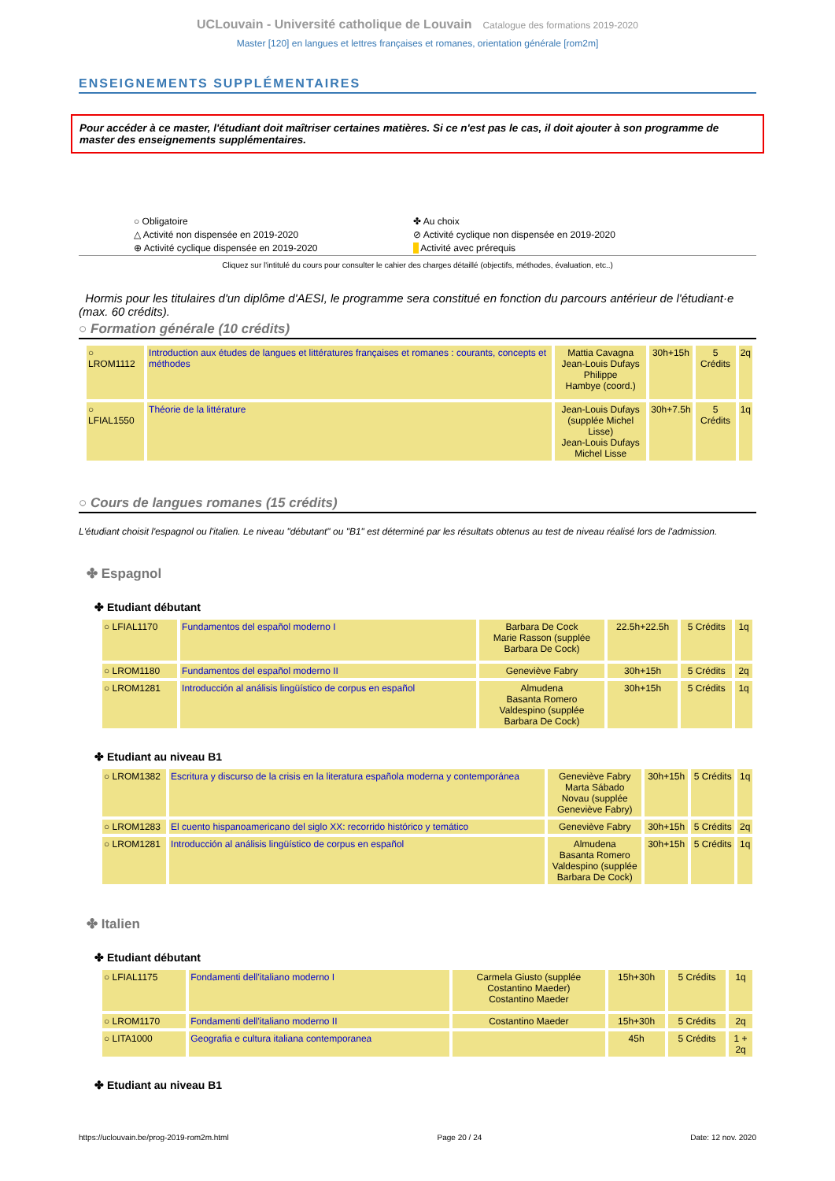UCLouvain - Université catholique de Louvain Catalogue des formations 2019-2020
Master [120] en langues et lettres françaises et romanes, orientation générale [rom2m]
ENSEIGNEMENTS SUPPLÉMENTAIRES
Pour accéder à ce master, l'étudiant doit maîtriser certaines matières. Si ce n'est pas le cas, il doit ajouter à son programme de master des enseignements supplémentaires.
○ Obligatoire
△ Activité non dispensée en 2019-2020
⊕ Activité cyclique dispensée en 2019-2020
✤ Au choix
⊘ Activité cyclique non dispensée en 2019-2020
Activité avec prérequis
Cliquez sur l'intitulé du cours pour consulter le cahier des charges détaillé (objectifs, méthodes, évaluation, etc..)
Hormis pour les titulaires d'un diplôme d'AESI, le programme sera constitué en fonction du parcours antérieur de l'étudiant·e (max. 60 crédits).
○ Formation générale (10 crédits)
| ○ LROM1112 | Introduction aux études de langues et littératures françaises et romanes : courants, concepts et méthodes | Mattia Cavagna Jean-Louis Dufays Philippe Hambye (coord.) | 30h+15h | 5 Crédits | 2q |
| ○ LFIAL1550 | Théorie de la littérature | Jean-Louis Dufays (supplée Michel Lisse) Jean-Louis Dufays Michel Lisse | 30h+7.5h | 5 Crédits | 1q |
○ Cours de langues romanes (15 crédits)
L'étudiant choisit l'espagnol ou l'italien. Le niveau "débutant" ou "B1" est déterminé par les résultats obtenus au test de niveau réalisé lors de l'admission.
✤ Espagnol
✤ Etudiant débutant
| ○ LFIAL1170 | Fundamentos del español moderno I | Barbara De Cock Marie Rasson (supplée Barbara De Cock) | 22.5h+22.5h | 5 Crédits | 1q |
| ○ LROM1180 | Fundamentos del español moderno II | Geneviève Fabry | 30h+15h | 5 Crédits | 2q |
| ○ LROM1281 | Introducción al análisis lingüístico de corpus en español | Almudena Basanta Romero Valdespino (supplée Barbara De Cock) | 30h+15h | 5 Crédits | 1q |
✤ Etudiant au niveau B1
| ○ LROM1382 | Escritura y discurso de la crisis en la literatura española moderna y contemporánea | Geneviève Fabry Marta Sábado Novau (supplée Geneviève Fabry) | 30h+15h | 5 Crédits | 1q |
| ○ LROM1283 | El cuento hispanoamericano del siglo XX: recorrido histórico y temático | Geneviève Fabry | 30h+15h | 5 Crédits | 2q |
| ○ LROM1281 | Introducción al análisis lingüístico de corpus en español | Almudena Basanta Romero Valdespino (supplée Barbara De Cock) | 30h+15h | 5 Crédits | 1q |
✤ Italien
✤ Etudiant débutant
| ○ LFIAL1175 | Fondamenti dell'italiano moderno I | Carmela Giusto (supplée Costantino Maeder) Costantino Maeder | 15h+30h | 5 Crédits | 1q |
| ○ LROM1170 | Fondamenti dell'italiano moderno II | Costantino Maeder | 15h+30h | 5 Crédits | 2q |
| ○ LITA1000 | Geografia e cultura italiana contemporanea | | 45h | 5 Crédits | 1 + 2q |
✤ Etudiant au niveau B1
https://uclouvain.be/prog-2019-rom2m.html Page 20 / 24 Date: 12 nov. 2020